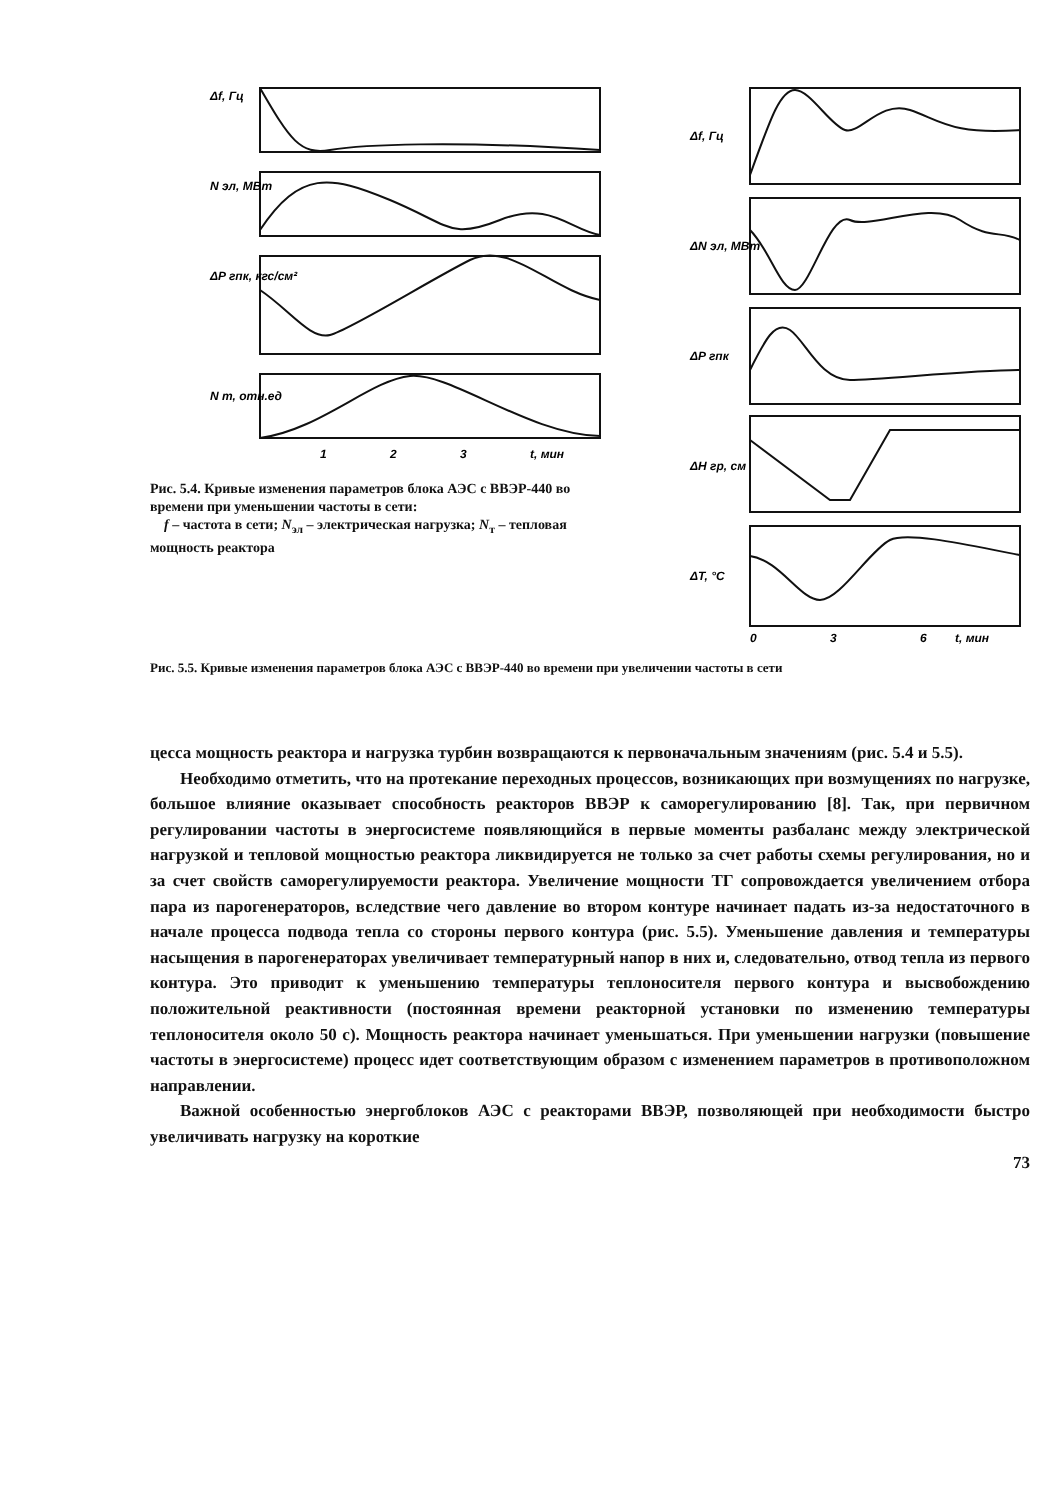Δf, Гц
N эл, МВт
ΔP гпк, кгс/см²
N т, отн.ед
1
2
3
t, мин
Рис. 5.4. Кривые изменения параметров блока АЭС с ВВЭР-440 во времени при уменьшении частоты в сети:
f – частота в сети; N<sub>эл</sub> – электрическая нагрузка; N<sub>т</sub> – тепловая мощность реактора
Δf, Гц
ΔN эл, МВт
ΔP гпк
ΔH гр, см
ΔT, °C
0
3
6
t, мин
Рис. 5.5. Кривые изменения параметров блока АЭС с ВВЭР-440 во времени при увеличении частоты в сети
цесса мощность реактора и нагрузка турбин возвращаются к первоначальным значениям (рис. 5.4 и 5.5).
Необходимо отметить, что на протекание переходных процессов, возникающих при возмущениях по нагрузке, большое влияние оказывает способность реакторов ВВЭР к саморегулированию [8]. Так, при первичном регулировании частоты в энергосистеме появляющийся в первые моменты разбаланс между электрической нагрузкой и тепловой мощностью реактора ликвидируется не только за счет работы схемы регулирования, но и за счет свойств саморегулируемости реактора. Увеличение мощности ТГ сопровождается увеличением отбора пара из парогенераторов, вследствие чего давление во втором контуре начинает падать из-за недостаточного в начале процесса подвода тепла со стороны первого контура (рис. 5.5). Уменьшение давления и температуры насыщения в парогенераторах увеличивает температурный напор в них и, следовательно, отвод тепла из первого контура. Это приводит к уменьшению температуры теплоносителя первого контура и высвобождению положительной реактивности (постоянная времени реакторной установки по изменению температуры теплоносителя около 50 с). Мощность реактора начинает уменьшаться. При уменьшении нагрузки (повышение частоты в энергосистеме) процесс идет соответствующим образом с изменением параметров в противоположном направлении.
Важной особенностью энергоблоков АЭС с реакторами ВВЭР, позволяющей при необходимости быстро увеличивать нагрузку на короткие
73